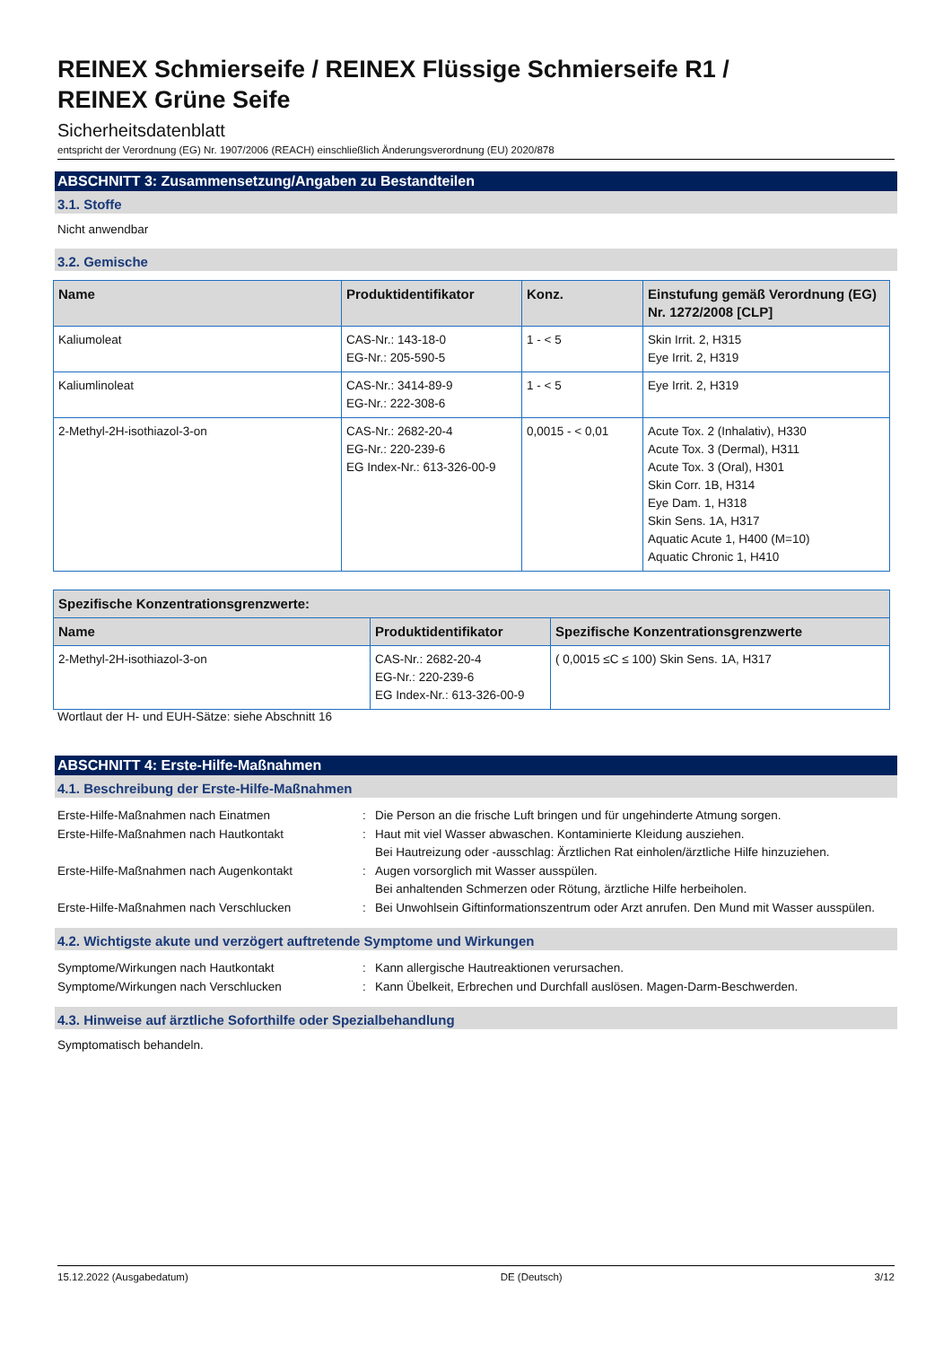REINEX Schmierseife / REINEX Flüssige Schmierseife R1 /
REINEX Grüne Seife
Sicherheitsdatenblatt
entspricht der Verordnung (EG) Nr. 1907/2006 (REACH) einschließlich Änderungsverordnung (EU) 2020/878
ABSCHNITT 3: Zusammensetzung/Angaben zu Bestandteilen
3.1. Stoffe
Nicht anwendbar
3.2. Gemische
| Name | Produktidentifikator | Konz. | Einstufung gemäß Verordnung (EG) Nr. 1272/2008 [CLP] |
| --- | --- | --- | --- |
| Kaliumoleat | CAS-Nr.: 143-18-0 EG-Nr.: 205-590-5 | 1 - < 5 | Skin Irrit. 2, H315 Eye Irrit. 2, H319 |
| Kaliumlinoleat | CAS-Nr.: 3414-89-9 EG-Nr.: 222-308-6 | 1 - < 5 | Eye Irrit. 2, H319 |
| 2-Methyl-2H-isothiazol-3-on | CAS-Nr.: 2682-20-4 EG-Nr.: 220-239-6 EG Index-Nr.: 613-326-00-9 | 0,0015 - < 0,01 | Acute Tox. 2 (Inhalativ), H330 Acute Tox. 3 (Dermal), H311 Acute Tox. 3 (Oral), H301 Skin Corr. 1B, H314 Eye Dam. 1, H318 Skin Sens. 1A, H317 Aquatic Acute 1, H400 (M=10) Aquatic Chronic 1, H410 |
| Spezifische Konzentrationsgrenzwerte: | | |
| --- | --- | --- |
| Name | Produktidentifikator | Spezifische Konzentrationsgrenzwerte |
| 2-Methyl-2H-isothiazol-3-on | CAS-Nr.: 2682-20-4 EG-Nr.: 220-239-6 EG Index-Nr.: 613-326-00-9 | ( 0,0015 ≤C ≤ 100) Skin Sens. 1A, H317 |
Wortlaut der H- und EUH-Sätze: siehe Abschnitt 16
ABSCHNITT 4: Erste-Hilfe-Maßnahmen
4.1. Beschreibung der Erste-Hilfe-Maßnahmen
Erste-Hilfe-Maßnahmen nach Einatmen
:
Die Person an die frische Luft bringen und für ungehinderte Atmung sorgen.
Erste-Hilfe-Maßnahmen nach Hautkontakt
:
Haut mit viel Wasser abwaschen. Kontaminierte Kleidung ausziehen.
Bei Hautreizung oder -ausschlag: Ärztlichen Rat einholen/ärztliche Hilfe hinzuziehen.
Erste-Hilfe-Maßnahmen nach Augenkontakt
:
Augen vorsorglich mit Wasser ausspülen.
Bei anhaltenden Schmerzen oder Rötung, ärztliche Hilfe herbeiholen.
Erste-Hilfe-Maßnahmen nach Verschlucken
:
Bei Unwohlsein Giftinformationszentrum oder Arzt anrufen. Den Mund mit Wasser ausspülen.
4.2. Wichtigste akute und verzögert auftretende Symptome und Wirkungen
Symptome/Wirkungen nach Hautkontakt
:
Kann allergische Hautreaktionen verursachen.
Symptome/Wirkungen nach Verschlucken
:
Kann Übelkeit, Erbrechen und Durchfall auslösen. Magen-Darm-Beschwerden.
4.3. Hinweise auf ärztliche Soforthilfe oder Spezialbehandlung
Symptomatisch behandeln.
15.12.2022 (Ausgabedatum) DE (Deutsch) 3/12